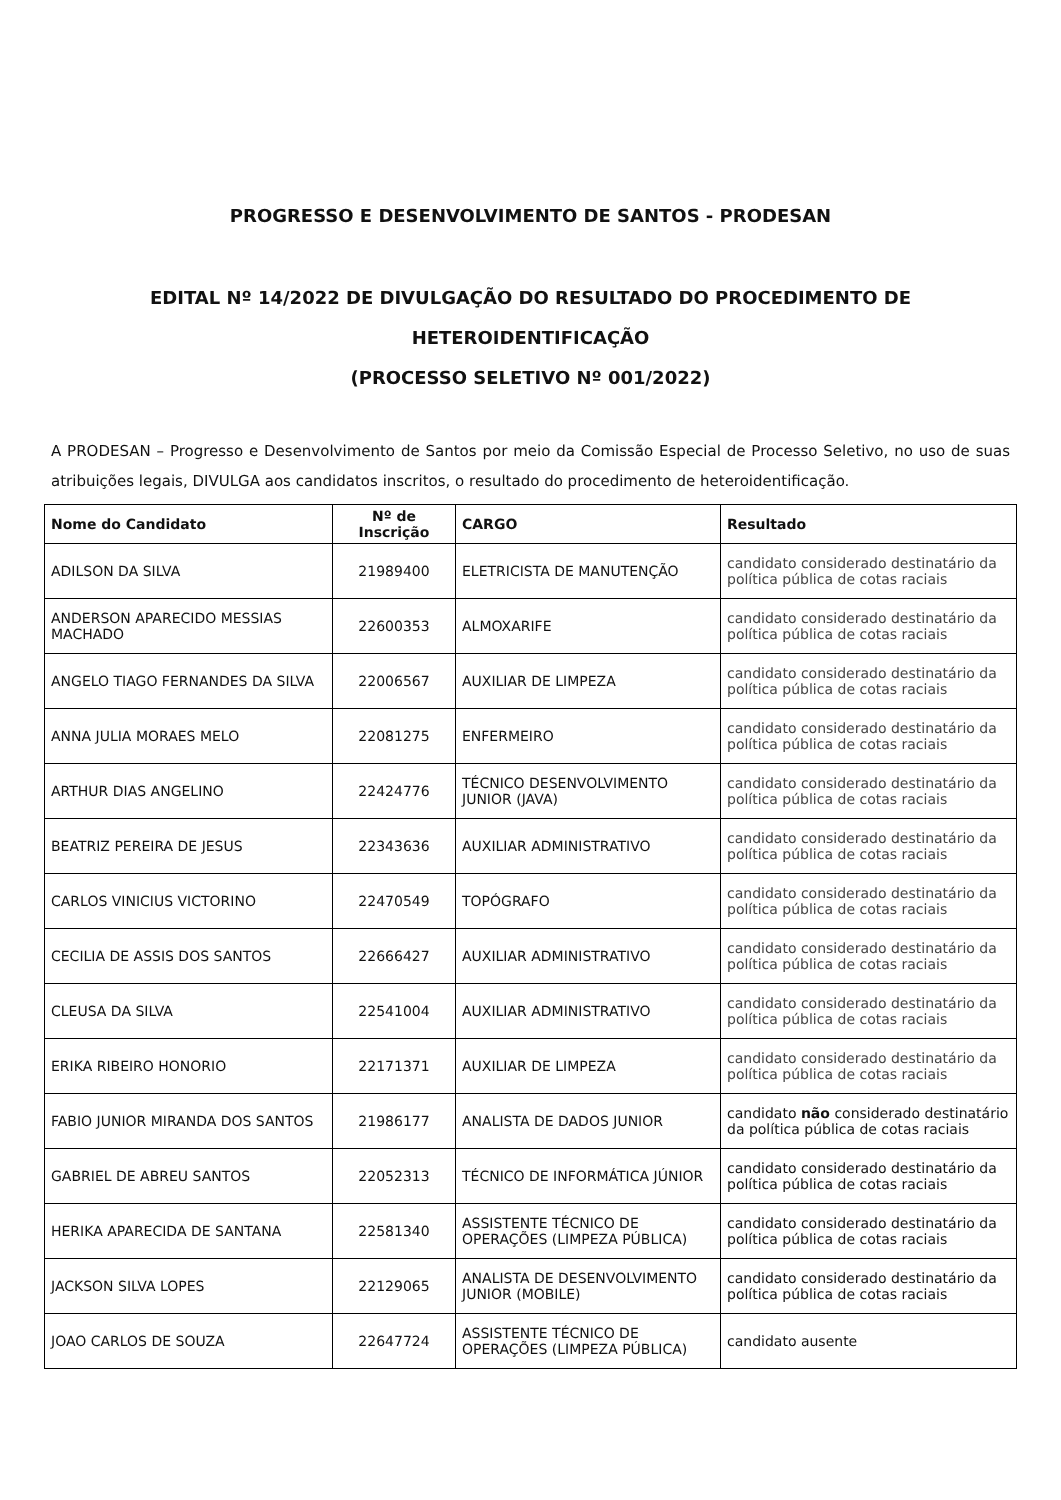PROGRESSO E DESENVOLVIMENTO DE SANTOS - PRODESAN
EDITAL Nº 14/2022 DE DIVULGAÇÃO DO RESULTADO DO PROCEDIMENTO DE HETEROIDENTIFICAÇÃO
(PROCESSO SELETIVO Nº 001/2022)
A PRODESAN – Progresso e Desenvolvimento de Santos por meio da Comissão Especial de Processo Seletivo, no uso de suas atribuições legais, DIVULGA aos candidatos inscritos, o resultado do procedimento de heteroidentificação.
| Nome do Candidato | Nº de Inscrição | CARGO | Resultado |
| --- | --- | --- | --- |
| ADILSON DA SILVA | 21989400 | ELETRICISTA DE MANUTENÇÃO | candidato considerado destinatário da política pública de cotas raciais |
| ANDERSON APARECIDO MESSIAS MACHADO | 22600353 | ALMOXARIFE | candidato considerado destinatário da política pública de cotas raciais |
| ANGELO TIAGO FERNANDES DA SILVA | 22006567 | AUXILIAR DE LIMPEZA | candidato considerado destinatário da política pública de cotas raciais |
| ANNA JULIA MORAES MELO | 22081275 | ENFERMEIRO | candidato considerado destinatário da política pública de cotas raciais |
| ARTHUR DIAS ANGELINO | 22424776 | TÉCNICO DESENVOLVIMENTO JUNIOR (JAVA) | candidato considerado destinatário da política pública de cotas raciais |
| BEATRIZ PEREIRA DE JESUS | 22343636 | AUXILIAR ADMINISTRATIVO | candidato considerado destinatário da política pública de cotas raciais |
| CARLOS VINICIUS VICTORINO | 22470549 | TOPÓGRAFO | candidato considerado destinatário da política pública de cotas raciais |
| CECILIA DE ASSIS DOS SANTOS | 22666427 | AUXILIAR ADMINISTRATIVO | candidato considerado destinatário da política pública de cotas raciais |
| CLEUSA DA SILVA | 22541004 | AUXILIAR ADMINISTRATIVO | candidato considerado destinatário da política pública de cotas raciais |
| ERIKA RIBEIRO HONORIO | 22171371 | AUXILIAR DE LIMPEZA | candidato considerado destinatário da política pública de cotas raciais |
| FABIO JUNIOR MIRANDA DOS SANTOS | 21986177 | ANALISTA DE DADOS JUNIOR | candidato não considerado destinatário da política pública de cotas raciais |
| GABRIEL DE ABREU SANTOS | 22052313 | TÉCNICO DE INFORMÁTICA JÚNIOR | candidato considerado destinatário da política pública de cotas raciais |
| HERIKA APARECIDA DE SANTANA | 22581340 | ASSISTENTE TÉCNICO DE OPERAÇÕES (LIMPEZA PÚBLICA) | candidato considerado destinatário da política pública de cotas raciais |
| JACKSON SILVA LOPES | 22129065 | ANALISTA DE DESENVOLVIMENTO JUNIOR (MOBILE) | candidato considerado destinatário da política pública de cotas raciais |
| JOAO CARLOS DE SOUZA | 22647724 | ASSISTENTE TÉCNICO DE OPERAÇÕES (LIMPEZA PÚBLICA) | candidato ausente |